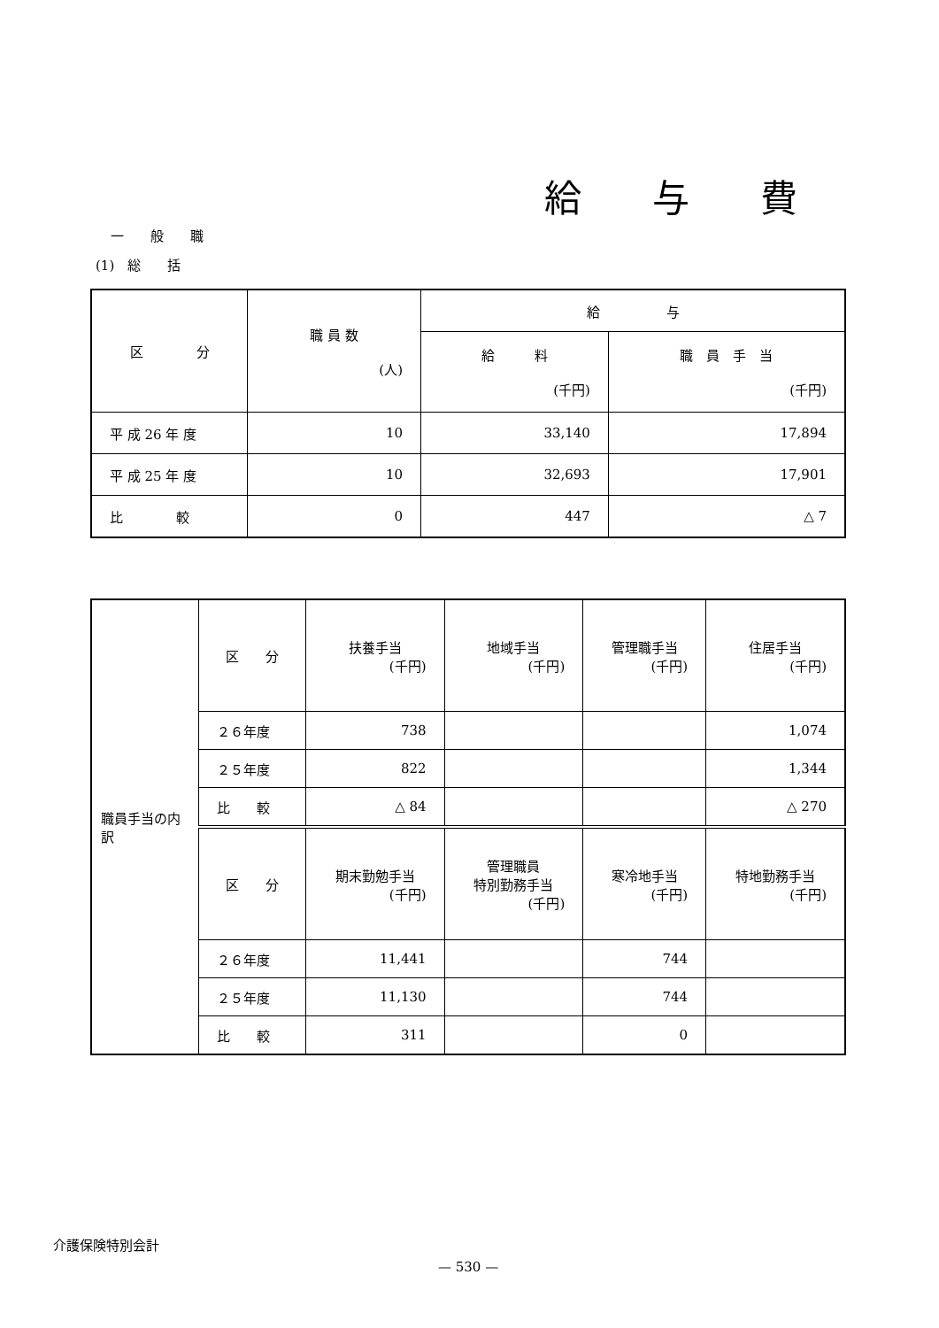給与費
一　　般　　職
(1)　総　　括
| 区 分 | 職 員 数 (人) | 給 与 | |
| --- | --- | --- | --- |
| | | 給 料 (千円) | 職 員 手 当 (千円) |
| 平 成 26 年 度 | 10 | 33,140 | 17,894 |
| 平 成 25 年 度 | 10 | 32,693 | 17,901 |
| 比 較 | 0 | 447 | △ 7 |
| 職員手当の内訳 | 区 分 | 扶養手当 (千円) | 地域手当 (千円) | 管理職手当 (千円) | 住居手当 (千円) |
| | ２６年度 | 738 | | | 1,074 |
| | ２５年度 | 822 | | | 1,344 |
| | 比 較 | △ 84 | | | △ 270 |
| | 区 分 | 期末勤勉手当 (千円) | 管理職員 特別勤務手当 (千円) | 寒冷地手当 (千円) | 特地勤務手当 (千円) |
| | ２６年度 | 11,441 | | 744 | |
| | ２５年度 | 11,130 | | 744 | |
| | 比 較 | 311 | | 0 | |
介護保険特別会計
— 530 —